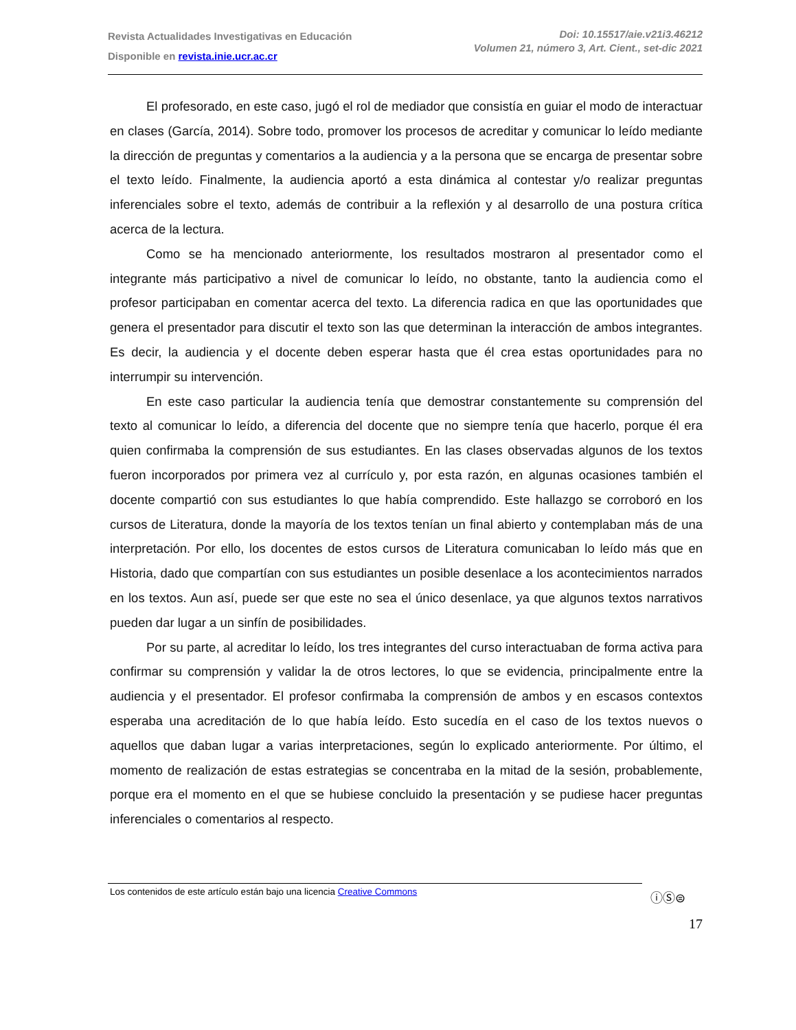Revista Actualidades Investigativas en Educación
Disponible en revista.inie.ucr.ac.cr
Doi: 10.15517/aie.v21i3.46212
Volumen 21, número 3, Art. Cient., set-dic 2021
El profesorado, en este caso, jugó el rol de mediador que consistía en guiar el modo de interactuar en clases (García, 2014). Sobre todo, promover los procesos de acreditar y comunicar lo leído mediante la dirección de preguntas y comentarios a la audiencia y a la persona que se encarga de presentar sobre el texto leído. Finalmente, la audiencia aportó a esta dinámica al contestar y/o realizar preguntas inferenciales sobre el texto, además de contribuir a la reflexión y al desarrollo de una postura crítica acerca de la lectura.
Como se ha mencionado anteriormente, los resultados mostraron al presentador como el integrante más participativo a nivel de comunicar lo leído, no obstante, tanto la audiencia como el profesor participaban en comentar acerca del texto. La diferencia radica en que las oportunidades que genera el presentador para discutir el texto son las que determinan la interacción de ambos integrantes. Es decir, la audiencia y el docente deben esperar hasta que él crea estas oportunidades para no interrumpir su intervención.
En este caso particular la audiencia tenía que demostrar constantemente su comprensión del texto al comunicar lo leído, a diferencia del docente que no siempre tenía que hacerlo, porque él era quien confirmaba la comprensión de sus estudiantes. En las clases observadas algunos de los textos fueron incorporados por primera vez al currículo y, por esta razón, en algunas ocasiones también el docente compartió con sus estudiantes lo que había comprendido. Este hallazgo se corroboró en los cursos de Literatura, donde la mayoría de los textos tenían un final abierto y contemplaban más de una interpretación. Por ello, los docentes de estos cursos de Literatura comunicaban lo leído más que en Historia, dado que compartían con sus estudiantes un posible desenlace a los acontecimientos narrados en los textos. Aun así, puede ser que este no sea el único desenlace, ya que algunos textos narrativos pueden dar lugar a un sinfín de posibilidades.
Por su parte, al acreditar lo leído, los tres integrantes del curso interactuaban de forma activa para confirmar su comprensión y validar la de otros lectores, lo que se evidencia, principalmente entre la audiencia y el presentador. El profesor confirmaba la comprensión de ambos y en escasos contextos esperaba una acreditación de lo que había leído. Esto sucedía en el caso de los textos nuevos o aquellos que daban lugar a varias interpretaciones, según lo explicado anteriormente. Por último, el momento de realización de estas estrategias se concentraba en la mitad de la sesión, probablemente, porque era el momento en el que se hubiese concluido la presentación y se pudiese hacer preguntas inferenciales o comentarios al respecto.
Los contenidos de este artículo están bajo una licencia Creative Commons ⓘⓈ⊜
17